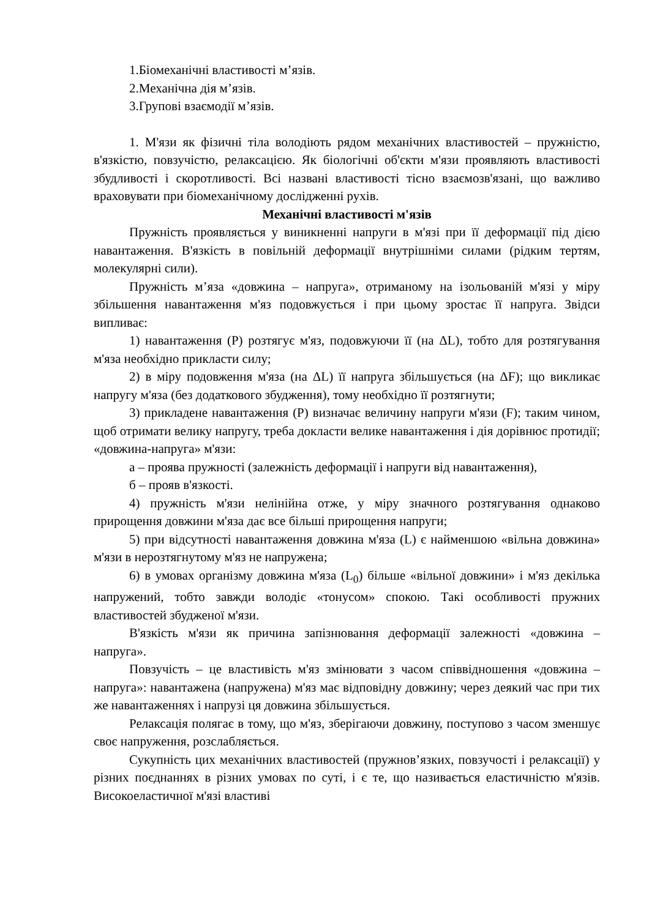1.Біомеханічні властивості м’язів.
2.Механічна дія м’язів.
3.Групові взаємодії м’язів.
1. М'язи як фізичні тіла володіють рядом механічних властивостей – пружністю, в'язкістю, повзучістю, релаксацією. Як біологічні об'єкти м'язи проявляють властивості збудливості і скоротливості. Всі названі властивості тісно взаємозв'язані, що важливо враховувати при біомеханічному дослідженні рухів.
Механічні властивості м'язів
Пружність проявляється у виникненні напруги в м'язі при її деформації під дією навантаження. В'язкість в повільній деформації внутрішніми силами (рідким тертям, молекулярні сили).
Пружність м’яза «довжина – напруга», отриманому на ізольованій м'язі у міру збільшення навантаження м'яз подовжується і при цьому зростає її напруга. Звідси випливає:
1) навантаження (P) розтягує м'яз, подовжуючи її (на ΔL), тобто для розтягування м'яза необхідно прикласти силу;
2) в міру подовження м'яза (на ΔL) її напруга збільшується (на ΔF); що викликає напругу м'яза (без додаткового збудження), тому необхідно її розтягнути;
3) прикладене навантаження (Р) визначає величину напруги м'язи (F); таким чином, щоб отримати велику напругу, треба докласти велике навантаження і дія дорівнює протидії; «довжина-напруга» м'язи:
а – проява пружності (залежність деформації і напруги від навантаження),
б – прояв в'язкості.
4) пружність м'язи нелінійна отже, у міру значного розтягування однаково прирощення довжини м'яза дає все більші прирощення напруги;
5) при відсутності навантаження довжина м'яза (L) є найменшою «вільна довжина» м'язи в нерозтягнутому м'яз не напружена;
6) в умовах організму довжина м'яза (L<sub>0</sub>) більше «вільної довжини» і м'яз декілька напружений, тобто завжди володіє «тонусом» спокою. Такі особливості пружних властивостей збудженої м'язи.
В'язкість м'язи як причина запізнювання деформації залежності «довжина – напруга».
Повзучість – це властивість м'яз змінювати з часом співвідношення «довжина – напруга»: навантажена (напружена) м'яз має відповідну довжину; через деякий час при тих же навантаженнях і напрузі ця довжина збільшується.
Релаксація полягає в тому, що м'яз, зберігаючи довжину, поступово з часом зменшує своє напруження, розслабляється.
Сукупність цих механічних властивостей (пружнов’язких, повзучості і релаксації) у різних поєднаннях в різних умовах по суті, і є те, що називається еластичністю м'язів. Високоеластичної м'язі властиві